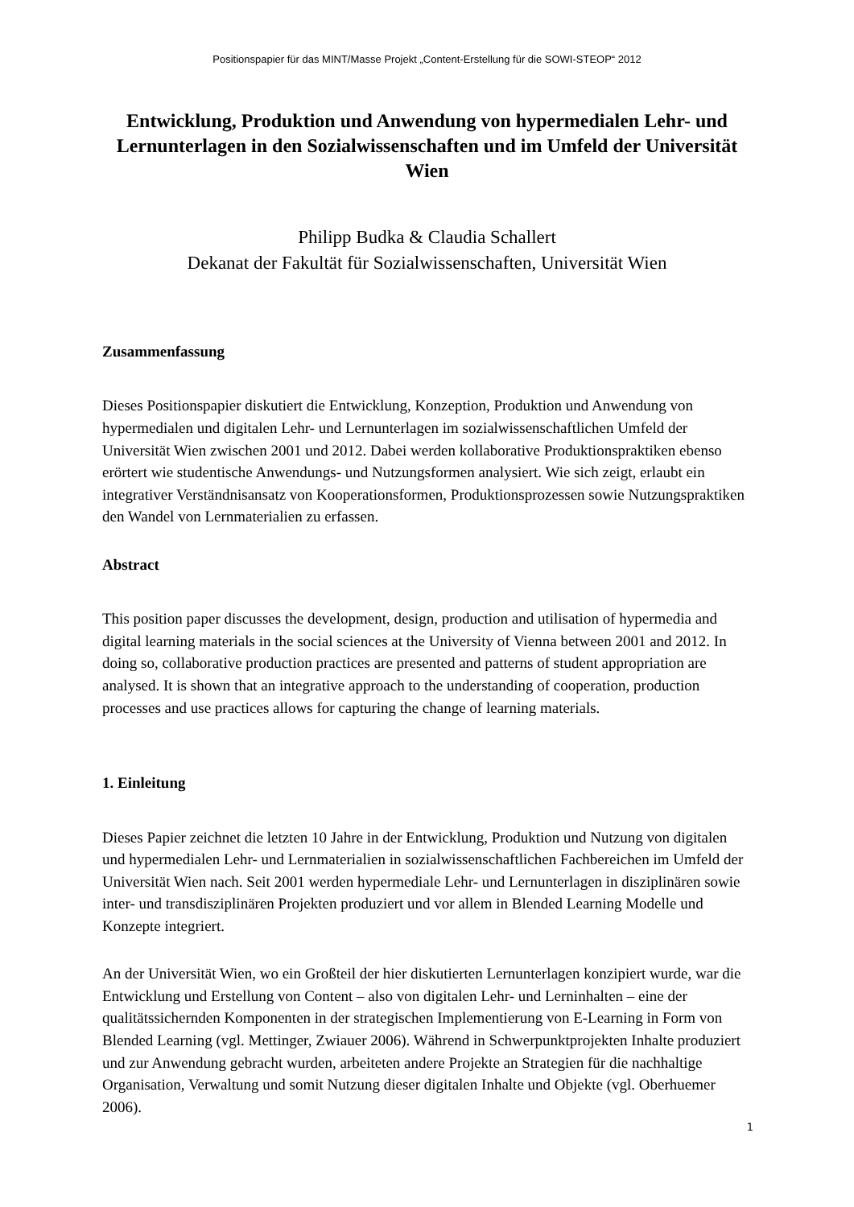Positionspapier für das MINT/Masse Projekt „Content-Erstellung für die SOWI-STEOP“ 2012
Entwicklung, Produktion und Anwendung von hypermedialen Lehr- und Lernunterlagen in den Sozialwissenschaften und im Umfeld der Universität Wien
Philipp Budka & Claudia Schallert
Dekanat der Fakultät für Sozialwissenschaften, Universität Wien
Zusammenfassung
Dieses Positionspapier diskutiert die Entwicklung, Konzeption, Produktion und Anwendung von hypermedialen und digitalen Lehr- und Lernunterlagen im sozialwissenschaftlichen Umfeld der Universität Wien zwischen 2001 und 2012. Dabei werden kollaborative Produktionspraktiken ebenso erörtert wie studentische Anwendungs- und Nutzungsformen analysiert. Wie sich zeigt, erlaubt ein integrativer Verständnisansatz von Kooperationsformen, Produktionsprozessen sowie Nutzungspraktiken den Wandel von Lernmaterialien zu erfassen.
Abstract
This position paper discusses the development, design, production and utilisation of hypermedia and digital learning materials in the social sciences at the University of Vienna between 2001 and 2012. In doing so, collaborative production practices are presented and patterns of student appropriation are analysed. It is shown that an integrative approach to the understanding of cooperation, production processes and use practices allows for capturing the change of learning materials.
1. Einleitung
Dieses Papier zeichnet die letzten 10 Jahre in der Entwicklung, Produktion und Nutzung von digitalen und hypermedialen Lehr- und Lernmaterialien in sozialwissenschaftlichen Fachbereichen im Umfeld der Universität Wien nach. Seit 2001 werden hypermediale Lehr- und Lernunterlagen in disziplinären sowie inter- und transdisziplinären Projekten produziert und vor allem in Blended Learning Modelle und Konzepte integriert.
An der Universität Wien, wo ein Großteil der hier diskutierten Lernunterlagen konzipiert wurde, war die Entwicklung und Erstellung von Content – also von digitalen Lehr- und Lerninhalten – eine der qualitätssichernden Komponenten in der strategischen Implementierung von E-Learning in Form von Blended Learning (vgl. Mettinger, Zwiauer 2006). Während in Schwerpunktprojekten Inhalte produziert und zur Anwendung gebracht wurden, arbeiteten andere Projekte an Strategien für die nachhaltige Organisation, Verwaltung und somit Nutzung dieser digitalen Inhalte und Objekte (vgl. Oberhuemer 2006).
1